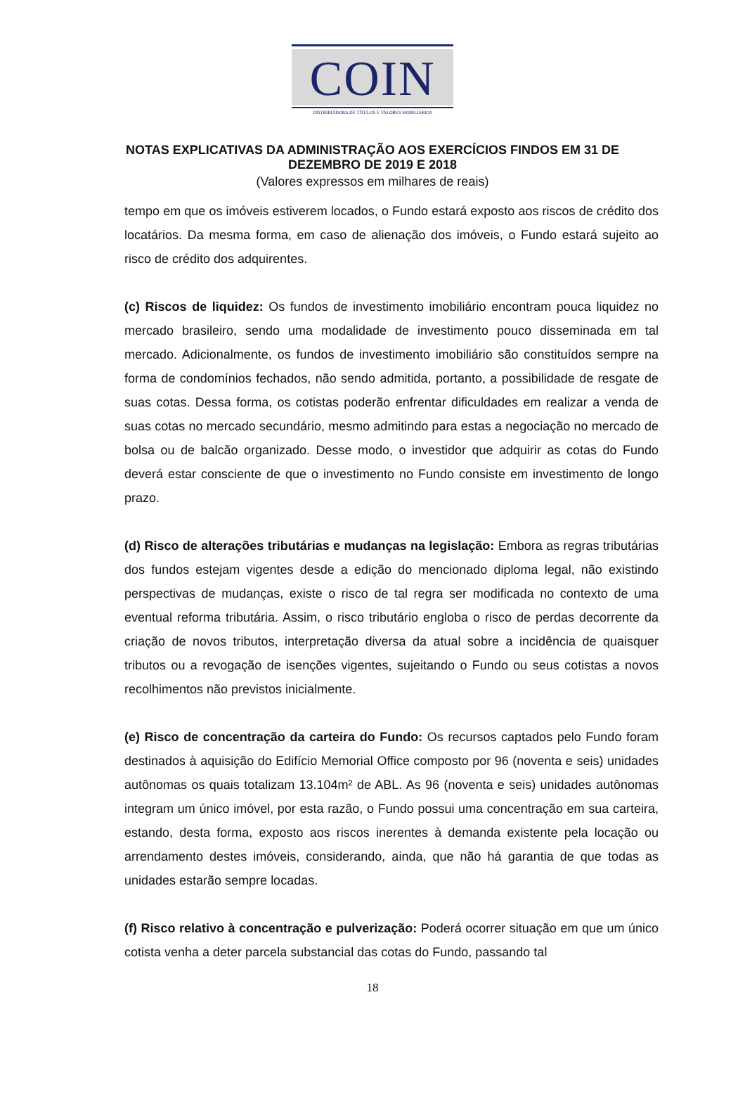COIN
DISTRIBUIDORA DE TÍTULOS E VALORES MOBILIÁRIOS
NOTAS EXPLICATIVAS DA ADMINISTRAÇÃO AOS EXERCÍCIOS FINDOS EM 31 DE
DEZEMBRO DE 2019 E 2018
(Valores expressos em milhares de reais)
tempo em que os imóveis estiverem locados, o Fundo estará exposto aos riscos de crédito dos locatários. Da mesma forma, em caso de alienação dos imóveis, o Fundo estará sujeito ao risco de crédito dos adquirentes.
(c) Riscos de liquidez: Os fundos de investimento imobiliário encontram pouca liquidez no mercado brasileiro, sendo uma modalidade de investimento pouco disseminada em tal mercado. Adicionalmente, os fundos de investimento imobiliário são constituídos sempre na forma de condomínios fechados, não sendo admitida, portanto, a possibilidade de resgate de suas cotas. Dessa forma, os cotistas poderão enfrentar dificuldades em realizar a venda de suas cotas no mercado secundário, mesmo admitindo para estas a negociação no mercado de bolsa ou de balcão organizado. Desse modo, o investidor que adquirir as cotas do Fundo deverá estar consciente de que o investimento no Fundo consiste em investimento de longo prazo.
(d) Risco de alterações tributárias e mudanças na legislação: Embora as regras tributárias dos fundos estejam vigentes desde a edição do mencionado diploma legal, não existindo perspectivas de mudanças, existe o risco de tal regra ser modificada no contexto de uma eventual reforma tributária. Assim, o risco tributário engloba o risco de perdas decorrente da criação de novos tributos, interpretação diversa da atual sobre a incidência de quaisquer tributos ou a revogação de isenções vigentes, sujeitando o Fundo ou seus cotistas a novos recolhimentos não previstos inicialmente.
(e) Risco de concentração da carteira do Fundo: Os recursos captados pelo Fundo foram destinados à aquisição do Edifício Memorial Office composto por 96 (noventa e seis) unidades autônomas os quais totalizam 13.104m² de ABL. As 96 (noventa e seis) unidades autônomas integram um único imóvel, por esta razão, o Fundo possui uma concentração em sua carteira, estando, desta forma, exposto aos riscos inerentes à demanda existente pela locação ou arrendamento destes imóveis, considerando, ainda, que não há garantia de que todas as unidades estarão sempre locadas.
(f) Risco relativo à concentração e pulverização: Poderá ocorrer situação em que um único cotista venha a deter parcela substancial das cotas do Fundo, passando tal
18